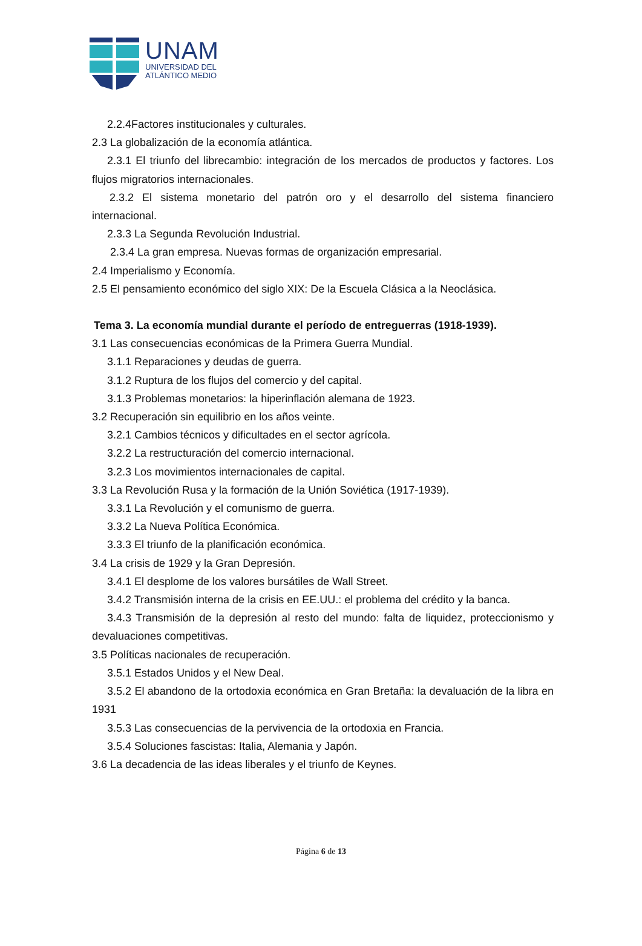UNAM
UNIVERSIDAD DEL
ATLÁNTICO MEDIO
2.2.4Factores institucionales y culturales.
2.3 La globalización de la economía atlántica.
2.3.1 El triunfo del librecambio: integración de los mercados de productos y factores. Los flujos migratorios internacionales.
2.3.2 El sistema monetario del patrón oro y el desarrollo del sistema financiero internacional.
2.3.3 La Segunda Revolución Industrial.
2.3.4 La gran empresa. Nuevas formas de organización empresarial.
2.4 Imperialismo y Economía.
2.5 El pensamiento económico del siglo XIX: De la Escuela Clásica a la Neoclásica.
Tema 3. La economía mundial durante el período de entreguerras (1918-1939).
3.1 Las consecuencias económicas de la Primera Guerra Mundial.
3.1.1 Reparaciones y deudas de guerra.
3.1.2 Ruptura de los flujos del comercio y del capital.
3.1.3 Problemas monetarios: la hiperinflación alemana de 1923.
3.2 Recuperación sin equilibrio en los años veinte.
3.2.1 Cambios técnicos y dificultades en el sector agrícola.
3.2.2 La restructuración del comercio internacional.
3.2.3 Los movimientos internacionales de capital.
3.3 La Revolución Rusa y la formación de la Unión Soviética (1917-1939).
3.3.1 La Revolución y el comunismo de guerra.
3.3.2 La Nueva Política Económica.
3.3.3 El triunfo de la planificación económica.
3.4 La crisis de 1929 y la Gran Depresión.
3.4.1 El desplome de los valores bursátiles de Wall Street.
3.4.2 Transmisión interna de la crisis en EE.UU.: el problema del crédito y la banca.
3.4.3 Transmisión de la depresión al resto del mundo: falta de liquidez, proteccionismo y devaluaciones competitivas.
3.5 Políticas nacionales de recuperación.
3.5.1 Estados Unidos y el New Deal.
3.5.2 El abandono de la ortodoxia económica en Gran Bretaña: la devaluación de la libra en 1931
3.5.3 Las consecuencias de la pervivencia de la ortodoxia en Francia.
3.5.4 Soluciones fascistas: Italia, Alemania y Japón.
3.6 La decadencia de las ideas liberales y el triunfo de Keynes.
Página 6 de 13